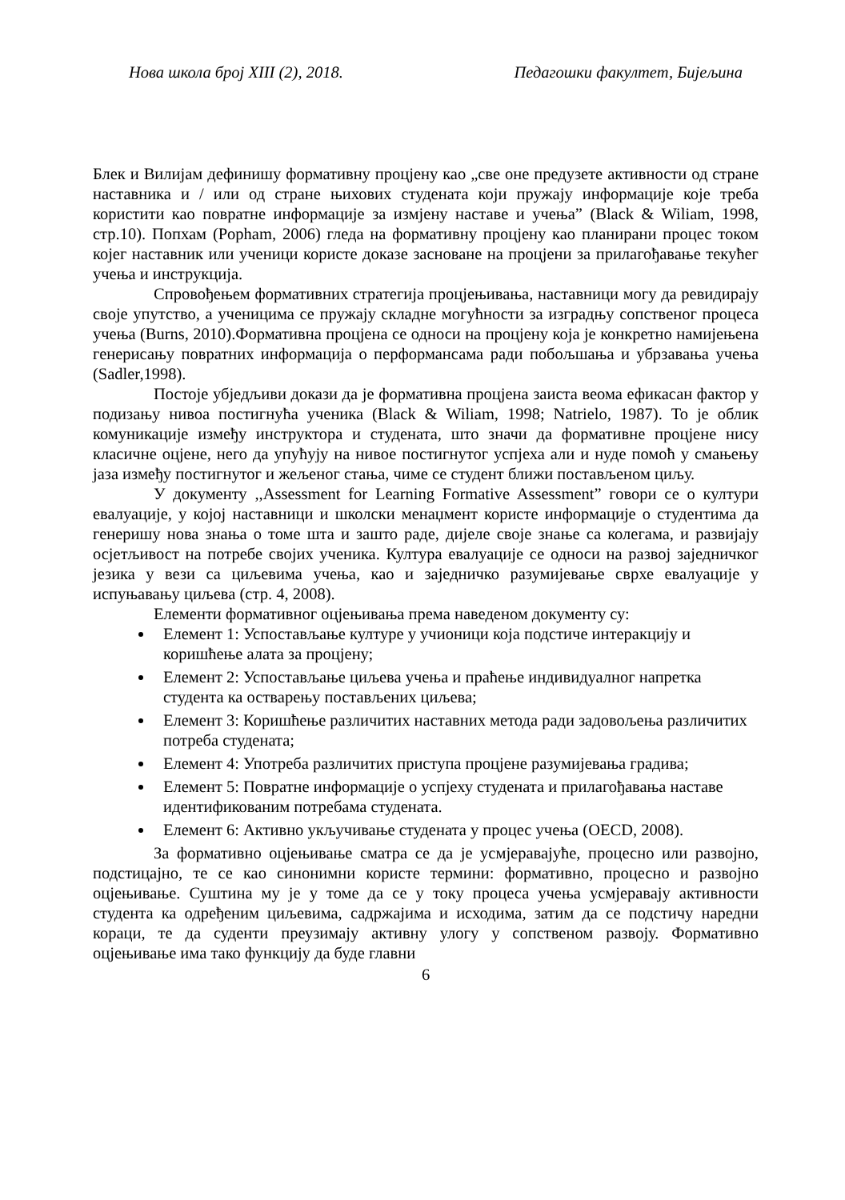Нова школа број XIII (2), 2018. Педагошки факултет, Бијељина
Блек и Вилијам дефинишу формативну процјену као „све оне предузете активности од стране наставника и / или од стране њихових студената који пружају информације које треба користити као повратне информације за измјену наставе и учења” (Black & Wiliam, 1998, стр.10). Попхам (Popham, 2006) гледа на формативну процјену као планирани процес током којег наставник или ученици користе доказе засноване на процјени за прилагођавање текућег учења и инструкција.
Спровођењем формативних стратегија процјењивања, наставници могу да ревидирају своје упутство, а ученицима се пружају складне могућности за изградњу сопственог процеса учења (Burns, 2010).Формативна процјена се односи на процјену која је конкретно намијењена генерисању повратних информација о перформансама ради побољшања и убрзавања учења (Sadler,1998).
Постоје убједљиви докази да је формативна процјена заиста веома ефикасан фактор у подизању нивоа постигнућа ученика (Black & Wiliam, 1998; Natrielo, 1987). То је облик комуникације између инструктора и студената, што значи да формативне процјене нису класичне оцјене, него да упућују на нивое постигнутог успјеха али и нуде помоћ у смањењу јаза између постигнутог и жељеног стања, чиме се студент ближи постављеном циљу.
У документу ,,Assessment for Learning Formative Assessment” говори се о култури евалуације, у којој наставници и школски менаџмент користе информације о студентима да генеришу нова знања о томе шта и зашто раде, дијеле своје знање са колегама, и развијају осјетљивост на потребе својих ученика. Култура евалуације се односи на развој заједничког језика у вези са циљевима учења, као и заједничко разумијевање сврхе евалуације у испуњавању циљева (стр. 4, 2008).
Елементи формативног оцјењивања према наведеном документу су:
Елемент 1: Успостављање културе у учионици која подстиче интеракцију и коришћење алата за процјену;
Елемент 2: Успостављање циљева учења и праћење индивидуалног напретка студента ка остварењу постављених циљева;
Елемент 3: Коришћење различитих наставних метода ради задовољења различитих потреба студената;
Елемент 4: Употреба различитих приступа процјене разумијевања градива;
Елемент 5: Повратне информације о успјеху студената и прилагођавања наставе идентификованим потребама студената.
Елемент 6: Активно укључивање студената у процес учења (OECD, 2008).
За формативно оцјењивање сматра се да је усмјеравајуће, процесно или развојно, подстицајно, те се као синонимни користе термини: формативно, процесно и развојно оцјењивање. Суштина му је у томе да се у току процеса учења усмјеравају активности студента ка одређеним циљевима, садржајима и исходима, затим да се подстичу наредни кораци, те да суденти преузимају активну улогу у сопственом развоју. Формативно оцјењивање има тако функцију да буде главни
6